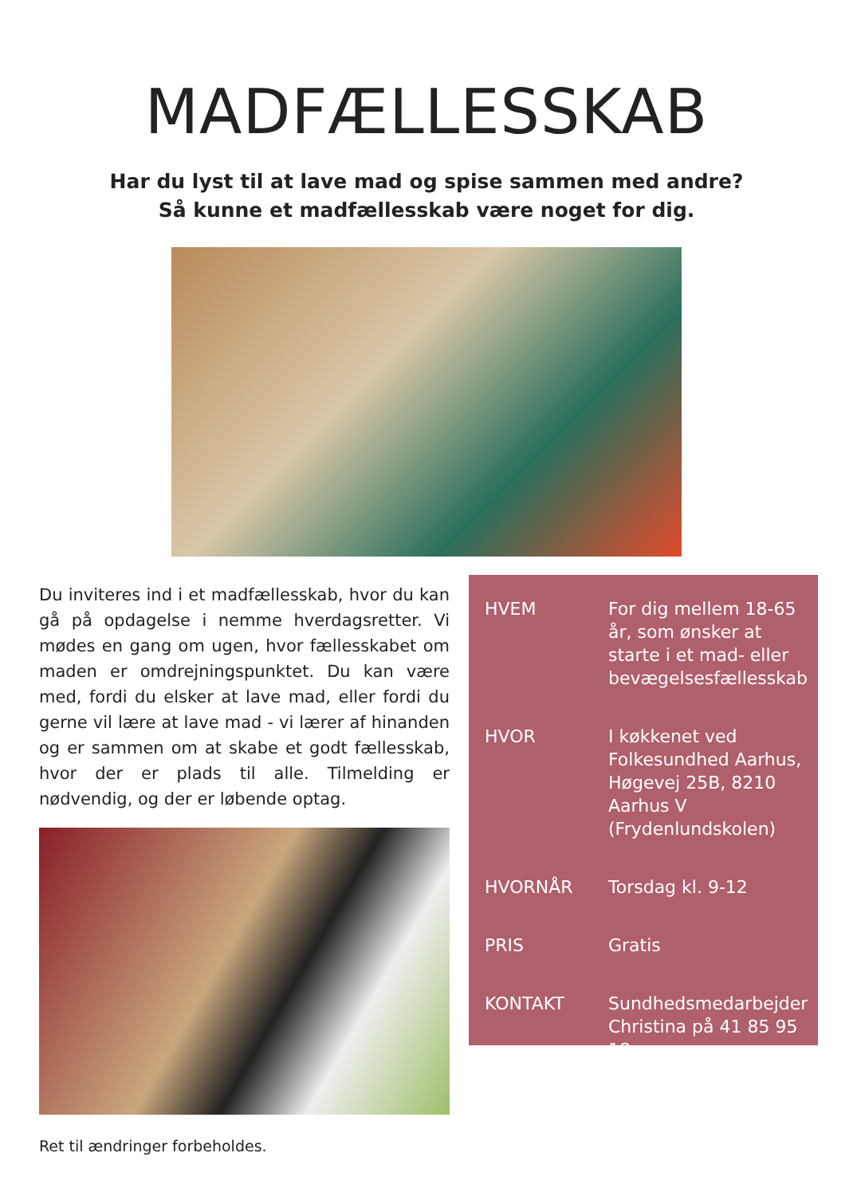MADFÆLLESSKAB
Har du lyst til at lave mad og spise sammen med andre?
Så kunne et madfællesskab være noget for dig.
Du inviteres ind i et madfællesskab, hvor du kan gå på opdagelse i nemme hverdagsret­ter. Vi mødes en gang om ugen, hvor fælles­skabet om maden er omdrejningspunktet. Du kan være med, fordi du elsker at lave mad, eller fordi du gerne vil lære at lave mad - vi lærer af hinanden og er sammen om at skabe et godt fællesskab, hvor der er plads til alle. Tilmelding er nødvendig, og der er løbende optag.
Ret til ændringer forbeholdes.
HVEM For dig mellem 18-65 år, som ønsker at starte i et mad- eller bevægelses­fællesskab
HVOR I køkkenet ved Folkesundhed Aar­hus, Høgevej 25B, 8210 Aarhus V (Frydenlundskolen)
HVORNÅR Torsdag kl. 9-12
PRIS Gratis
KONTAKT Sundhedsmedarbejder Christina på 41 85 95 18